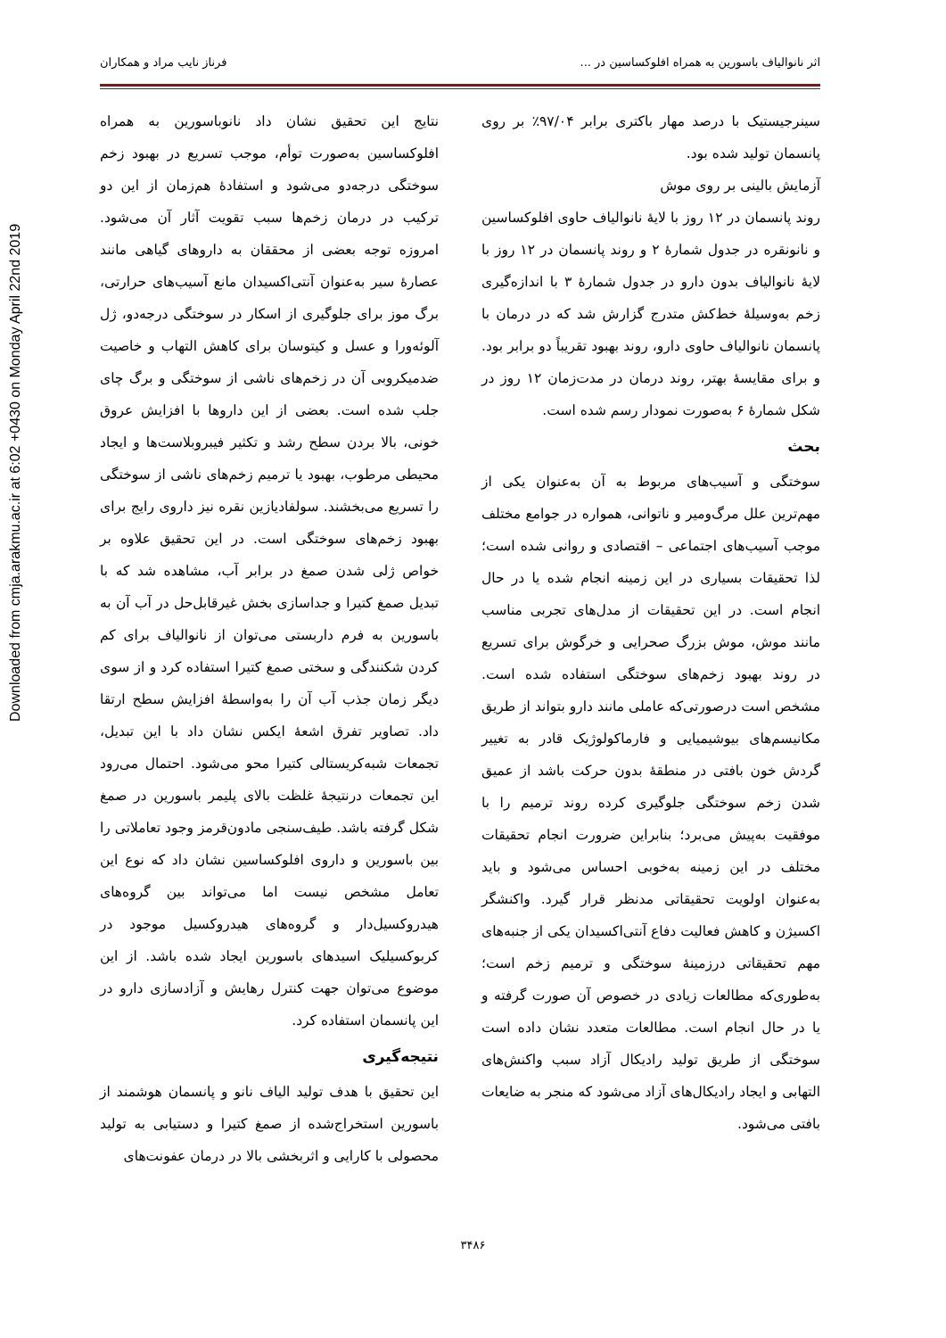Downloaded from cmja.arakmu.ac.ir at 6:02 +0430 on Monday April 22nd 2019
اثر نانوالیاف باسورین به همراه افلوکساسین در ... فرناز نایب مراد و همکاران
سینرجیستیک با درصد مهار باکتری برابر ۹۷/۰۴٪ بر روی پانسمان تولید شده بود.
آزمایش بالینی بر روی موش
روند پانسمان در ۱۲ روز با لایهٔ نانوالیاف حاوی افلوکساسین و نانونقره در جدول شمارهٔ ۲ و روند پانسمان در ۱۲ روز با لایهٔ نانوالیاف بدون دارو در جدول شمارهٔ ۳ با اندازه‌گیری زخم به‌وسیلهٔ خط‌کش متدرج گزارش شد که در درمان با پانسمان نانوالیاف حاوی دارو، روند بهبود تقریباً دو برابر بود. و برای مقایسهٔ بهتر، روند درمان در مدت‌زمان ۱۲ روز در شکل شمارهٔ ۶ به‌صورت نمودار رسم شده است.
بحث
سوختگی و آسیب‌های مربوط به آن به‌عنوان یکی از مهم‌ترین علل مرگ‌ومیر و ناتوانی، همواره در جوامع مختلف موجب آسیب‌های اجتماعی – اقتصادی و روانی شده است؛ لذا تحقیقات بسیاری در این زمینه انجام شده یا در حال انجام است. در این تحقیقات از مدل‌های تجربی مناسب مانند موش، موش بزرگ صحرایی و خرگوش برای تسریع در روند بهبود زخم‌های سوختگی استفاده شده است. مشخص است درصورتی‌که عاملی مانند دارو بتواند از طریق مکانیسم‌های بیوشیمیایی و فارماکولوژیک قادر به تغییر گردش خون بافتی در منطقهٔ بدون حرکت باشد از عمیق شدن زخم سوختگی جلوگیری کرده روند ترمیم را با موفقیت به‌پیش می‌برد؛ بنابراین ضرورت انجام تحقیقات مختلف در این زمینه به‌خوبی احساس می‌شود و باید به‌عنوان اولویت تحقیقاتی مدنظر قرار گیرد. واکنشگر اکسیژن و کاهش فعالیت دفاع آنتی‌اکسیدان یکی از جنبه‌های مهم تحقیقاتی درزمینهٔ سوختگی و ترمیم زخم است؛ به‌طوری‌که مطالعات زیادی در خصوص آن صورت گرفته و یا در حال انجام است. مطالعات متعدد نشان داده است سوختگی از طریق تولید رادیکال آزاد سبب واکنش‌های التهابی و ایجاد رادیکال‌های آزاد می‌شود که منجر به ضایعات بافتی می‌شود.
نتایج این تحقیق نشان داد نانوباسورین به همراه افلوکساسین به‌صورت توأم، موجب تسریع در بهبود زخم سوختگی درجه‌دو می‌شود و استفادهٔ هم‌زمان از این دو ترکیب در درمان زخم‌ها سبب تقویت آثار آن می‌شود. امروزه توجه بعضی از محققان به داروهای گیاهی مانند عصارهٔ سیر به‌عنوان آنتی‌اکسیدان مانع آسیب‌های حرارتی، برگ موز برای جلوگیری از اسکار در سوختگی درجه‌دو، ژل آلوئه‌ورا و عسل و کیتوسان برای کاهش التهاب و خاصیت ضدمیکروبی آن در زخم‌های ناشی از سوختگی و برگ چای جلب شده است. بعضی از این داروها با افزایش عروق خونی، بالا بردن سطح رشد و تکثیر فیبروبلاست‌ها و ایجاد محیطی مرطوب، بهبود یا ترمیم زخم‌های ناشی از سوختگی را تسریع می‌بخشند. سولفادیازین نقره نیز داروی رایج برای بهبود زخم‌های سوختگی است. در این تحقیق علاوه بر خواص ژلی شدن صمغ در برابر آب، مشاهده شد که با تبدیل صمغ کتیرا و جداسازی بخش غیرقابل‌حل در آب آن به باسورین به فرم داربستی می‌توان از نانوالیاف برای کم کردن شکنندگی و سختی صمغ کتیرا استفاده کرد و از سوی دیگر زمان جذب آب آن را به‌واسطهٔ افزایش سطح ارتقا داد. تصاویر تفرق اشعهٔ ایکس نشان داد با این تبدیل، تجمعات شبه‌کریستالی کتیرا محو می‌شود. احتمال می‌رود این تجمعات درنتیجهٔ غلظت بالای پلیمر باسورین در صمغ شکل گرفته باشد. طیف‌سنجی مادون‌قرمز وجود تعاملاتی را بین باسورین و داروی افلوکساسین نشان داد که نوع این تعامل مشخص نیست اما می‌تواند بین گروه‌های هیدروکسیل‌دار و گروه‌های هیدروکسیل موجود در کربوکسیلیک اسیدهای باسورین ایجاد شده باشد. از این موضوع می‌توان جهت کنترل رهایش و آزادسازی دارو در این پانسمان استفاده کرد.
نتیجه‌گیری
این تحقیق با هدف تولید الیاف نانو و پانسمان هوشمند از باسورین استخراج‌شده از صمغ کتیرا و دستیابی به تولید محصولی با کارایی و اثربخشی بالا در درمان عفونت‌های
۳۴۸۶